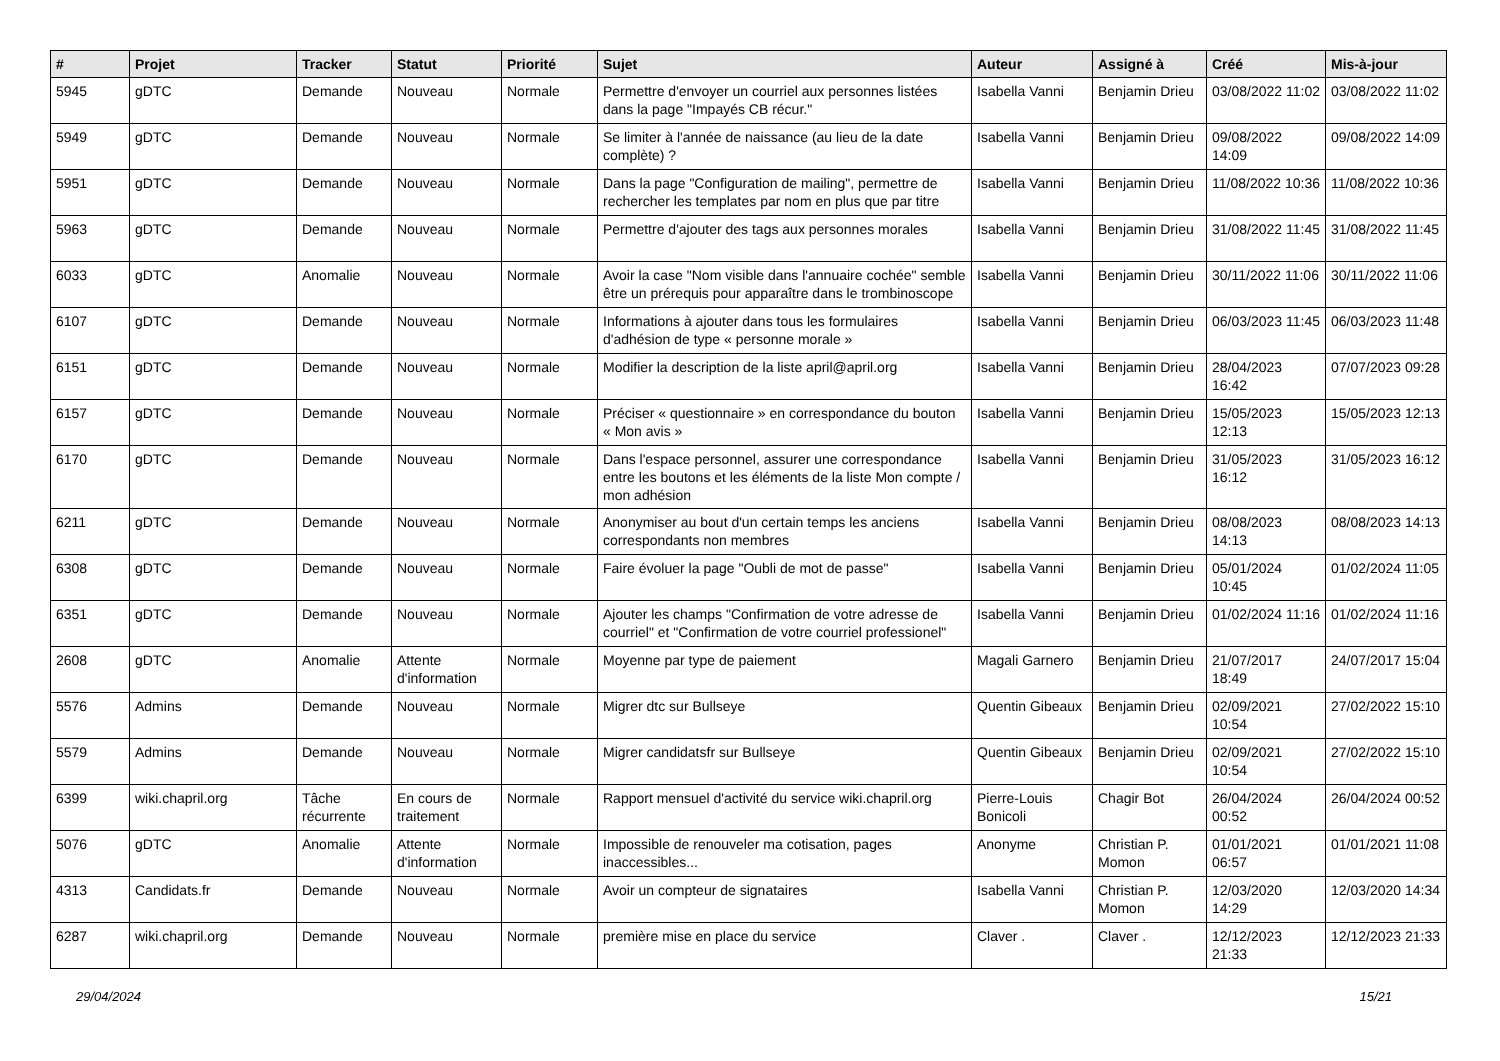| # | Projet | Tracker | Statut | Priorité | Sujet | Auteur | Assigné à | Créé | Mis-à-jour |
| --- | --- | --- | --- | --- | --- | --- | --- | --- | --- |
| 5945 | gDTC | Demande | Nouveau | Normale | Permettre d'envoyer un courriel aux personnes listées dans la page "Impayés CB récur." | Isabella Vanni | Benjamin Drieu | 03/08/2022 11:02 | 03/08/2022 11:02 |
| 5949 | gDTC | Demande | Nouveau | Normale | Se limiter à l'année de naissance (au lieu de la date complète) ? | Isabella Vanni | Benjamin Drieu | 09/08/2022 14:09 | 09/08/2022 14:09 |
| 5951 | gDTC | Demande | Nouveau | Normale | Dans la page "Configuration de mailing", permettre de rechercher les templates par nom en plus que par titre | Isabella Vanni | Benjamin Drieu | 11/08/2022 10:36 | 11/08/2022 10:36 |
| 5963 | gDTC | Demande | Nouveau | Normale | Permettre d'ajouter des tags aux personnes morales | Isabella Vanni | Benjamin Drieu | 31/08/2022 11:45 | 31/08/2022 11:45 |
| 6033 | gDTC | Anomalie | Nouveau | Normale | Avoir la case "Nom visible dans l'annuaire cochée" semble être un prérequis pour apparaître dans le trombinoscope | Isabella Vanni | Benjamin Drieu | 30/11/2022 11:06 | 30/11/2022 11:06 |
| 6107 | gDTC | Demande | Nouveau | Normale | Informations à ajouter dans tous les formulaires d'adhésion de type « personne morale » | Isabella Vanni | Benjamin Drieu | 06/03/2023 11:45 | 06/03/2023 11:48 |
| 6151 | gDTC | Demande | Nouveau | Normale | Modifier la description de la liste april@april.org | Isabella Vanni | Benjamin Drieu | 28/04/2023 16:42 | 07/07/2023 09:28 |
| 6157 | gDTC | Demande | Nouveau | Normale | Préciser « questionnaire » en correspondance du bouton « Mon avis » | Isabella Vanni | Benjamin Drieu | 15/05/2023 12:13 | 15/05/2023 12:13 |
| 6170 | gDTC | Demande | Nouveau | Normale | Dans l'espace personnel, assurer une correspondance entre les boutons et les éléments de la liste Mon compte / mon adhésion | Isabella Vanni | Benjamin Drieu | 31/05/2023 16:12 | 31/05/2023 16:12 |
| 6211 | gDTC | Demande | Nouveau | Normale | Anonymiser au bout d'un certain temps les anciens correspondants non membres | Isabella Vanni | Benjamin Drieu | 08/08/2023 14:13 | 08/08/2023 14:13 |
| 6308 | gDTC | Demande | Nouveau | Normale | Faire évoluer la page "Oubli de mot de passe" | Isabella Vanni | Benjamin Drieu | 05/01/2024 10:45 | 01/02/2024 11:05 |
| 6351 | gDTC | Demande | Nouveau | Normale | Ajouter les champs "Confirmation de votre adresse de courriel" et "Confirmation de votre courriel professionel" | Isabella Vanni | Benjamin Drieu | 01/02/2024 11:16 | 01/02/2024 11:16 |
| 2608 | gDTC | Anomalie | Attente d'information | Normale | Moyenne par type de paiement | Magali Garnero | Benjamin Drieu | 21/07/2017 18:49 | 24/07/2017 15:04 |
| 5576 | Admins | Demande | Nouveau | Normale | Migrer dtc sur Bullseye | Quentin Gibeaux | Benjamin Drieu | 02/09/2021 10:54 | 27/02/2022 15:10 |
| 5579 | Admins | Demande | Nouveau | Normale | Migrer candidatsfr sur Bullseye | Quentin Gibeaux | Benjamin Drieu | 02/09/2021 10:54 | 27/02/2022 15:10 |
| 6399 | wiki.chapril.org | Tâche récurrente | En cours de traitement | Normale | Rapport mensuel d'activité du service wiki.chapril.org | Pierre-Louis Bonicoli | Chagir Bot | 26/04/2024 00:52 | 26/04/2024 00:52 |
| 5076 | gDTC | Anomalie | Attente d'information | Normale | Impossible de renouveler ma cotisation, pages inaccessibles... | Anonyme | Christian P. Momon | 01/01/2021 06:57 | 01/01/2021 11:08 |
| 4313 | Candidats.fr | Demande | Nouveau | Normale | Avoir un compteur de signataires | Isabella Vanni | Christian P. Momon | 12/03/2020 14:29 | 12/03/2020 14:34 |
| 6287 | wiki.chapril.org | Demande | Nouveau | Normale | première mise en place du service | Claver . | Claver . | 12/12/2023 21:33 | 12/12/2023 21:33 |
29/04/2024 15/21